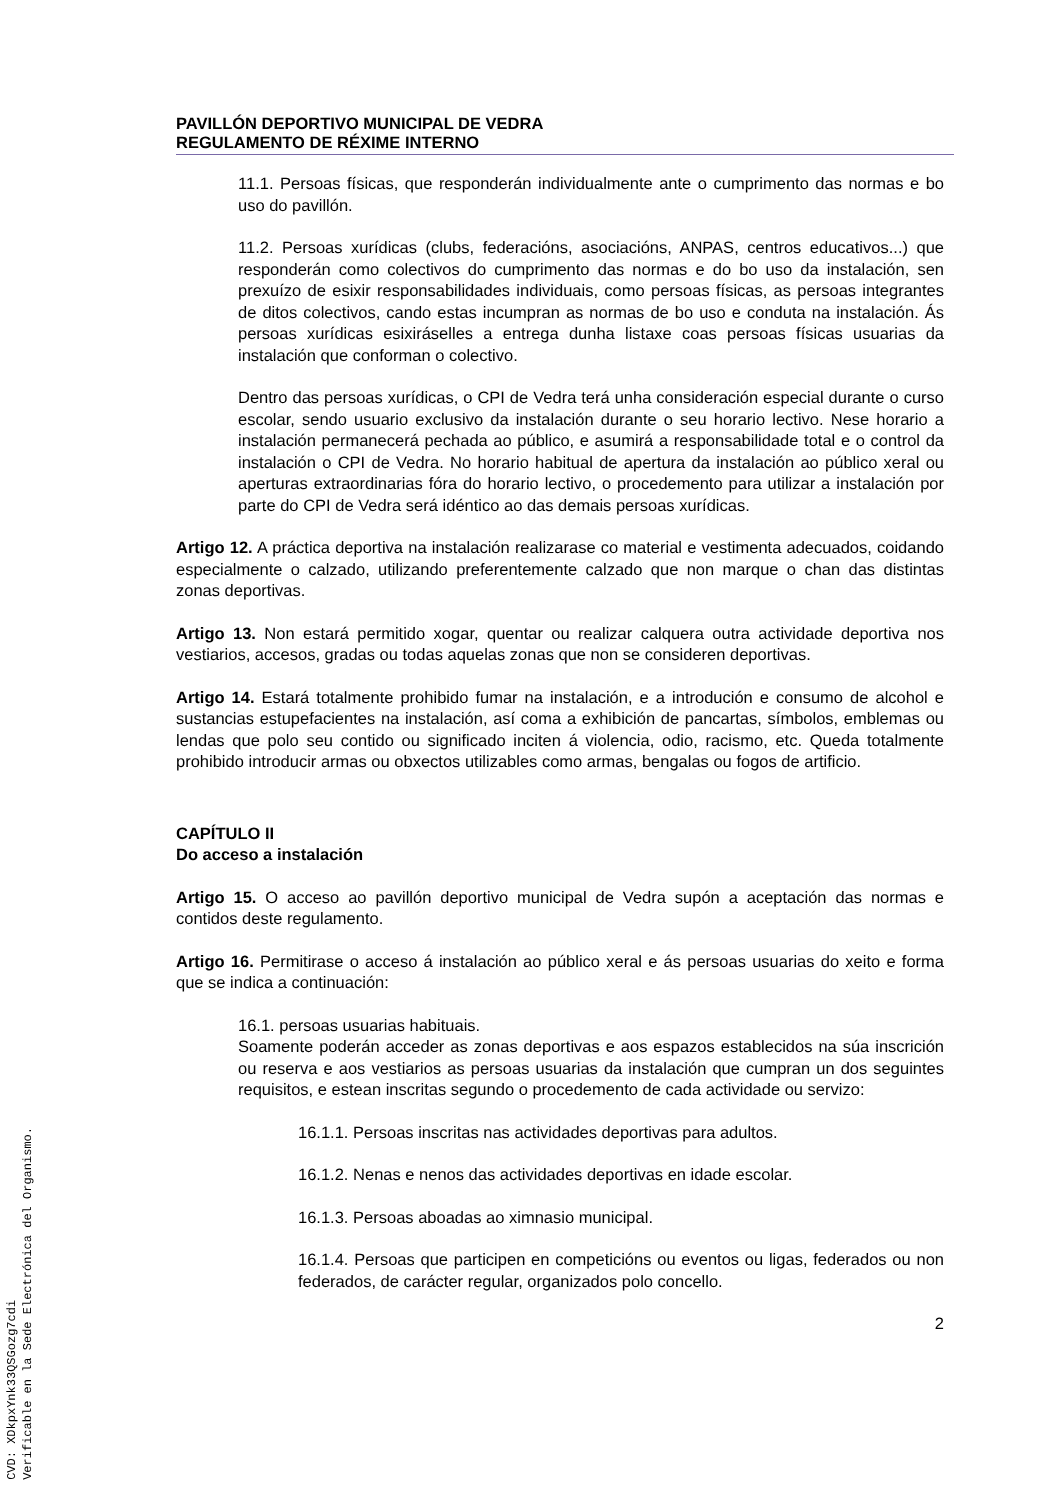PAVILLÓN DEPORTIVO MUNICIPAL DE VEDRA
REGULAMENTO DE RÉXIME INTERNO
11.1. Persoas físicas, que responderán individualmente ante o cumprimento das normas e bo uso do pavillón.
11.2. Persoas xurídicas (clubs, federacións, asociacións, ANPAS, centros educativos...) que responderán como colectivos do cumprimento das normas e do bo uso da instalación, sen prexuízo de esixir responsabilidades individuais, como persoas físicas, as persoas integrantes de ditos colectivos, cando estas incumpran as normas de bo uso e conduta na instalación. Ás persoas xurídicas esixiráselles a entrega dunha listaxe coas persoas físicas usuarias da instalación que conforman o colectivo.
Dentro das persoas xurídicas, o CPI de Vedra terá unha consideración especial durante o curso escolar, sendo usuario exclusivo da instalación durante o seu horario lectivo. Nese horario a instalación permanecerá pechada ao público, e asumirá a responsabilidade total e o control da instalación o CPI de Vedra. No horario habitual de apertura da instalación ao público xeral ou aperturas extraordinarias fóra do horario lectivo, o procedemento para utilizar a instalación por parte do CPI de Vedra será idéntico ao das demais persoas xurídicas.
Artigo 12. A práctica deportiva na instalación realizarase co material e vestimenta adecuados, coidando especialmente o calzado, utilizando preferentemente calzado que non marque o chan das distintas zonas deportivas.
Artigo 13. Non estará permitido xogar, quentar ou realizar calquera outra actividade deportiva nos vestiarios, accesos, gradas ou todas aquelas zonas que non se consideren deportivas.
Artigo 14. Estará totalmente prohibido fumar na instalación, e a introdución e consumo de alcohol e sustancias estupefacientes na instalación, así coma a exhibición de pancartas, símbolos, emblemas ou lendas que polo seu contido ou significado inciten á violencia, odio, racismo, etc. Queda totalmente prohibido introducir armas ou obxectos utilizables como armas, bengalas ou fogos de artificio.
CAPÍTULO II
Do acceso a instalación
Artigo 15. O acceso ao pavillón deportivo municipal de Vedra supón a aceptación das normas e contidos deste regulamento.
Artigo 16. Permitirase o acceso á instalación ao público xeral e ás persoas usuarias do xeito e forma que se indica a continuación:
16.1. persoas usuarias habituais.
Soamente poderán acceder as zonas deportivas e aos espazos establecidos na súa inscrición ou reserva e aos vestiarios as persoas usuarias da instalación que cumpran un dos seguintes requisitos, e estean inscritas segundo o procedemento de cada actividade ou servizo:
16.1.1. Persoas inscritas nas actividades deportivas para adultos.
16.1.2. Nenas e nenos das actividades deportivas en idade escolar.
16.1.3. Persoas aboadas ao ximnasio municipal.
16.1.4. Persoas que participen en competicións ou eventos ou ligas, federados ou non federados, de carácter regular, organizados polo concello.
2
CVD: XDkpxYnk33QSGozg7cdi
Verificable en la Sede Electrónica del Organismo.